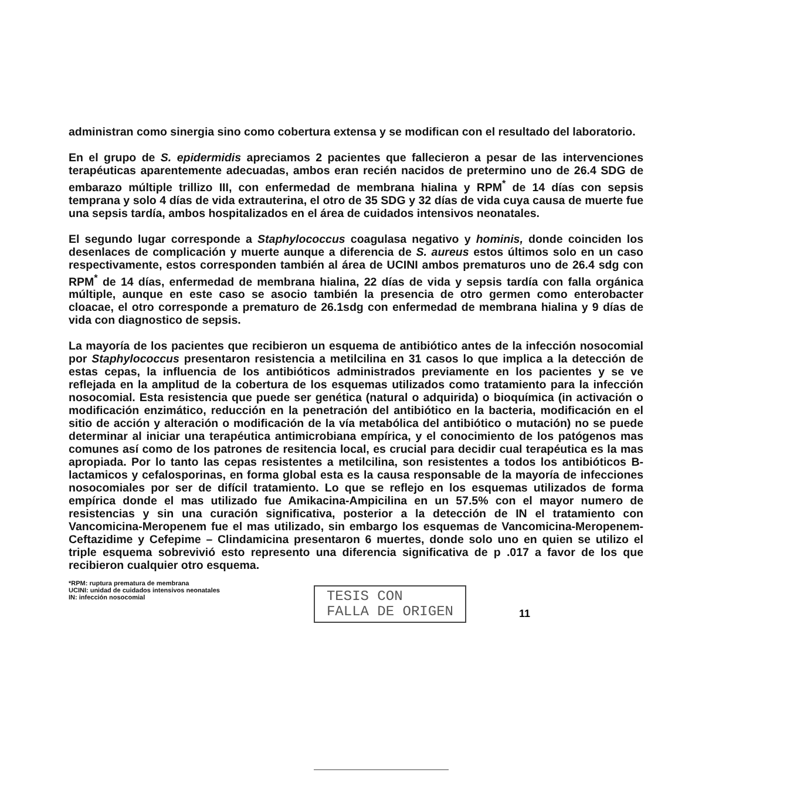administran como sinergia sino como cobertura extensa y se modifican con el resultado del laboratorio.
En el grupo de S. epidermidis apreciamos 2 pacientes que fallecieron a pesar de las intervenciones terapéuticas aparentemente adecuadas, ambos eran recién nacidos de pretermino uno de 26.4 SDG de embarazo múltiple trillizo III, con enfermedad de membrana hialina y RPM<sup>*</sup> de 14 días con sepsis temprana y solo 4 días de vida extrauterina, el otro de 35 SDG y 32 días de vida cuya causa de muerte fue una sepsis tardía, ambos hospitalizados en el área de cuidados intensivos neonatales.
El segundo lugar corresponde a Staphylococcus coagulasa negativo y hominis, donde coinciden los desenlaces de complicación y muerte aunque a diferencia de S. aureus estos últimos solo en un caso respectivamente, estos corresponden también al área de UCINI ambos prematuros uno de 26.4 sdg con RPM<sup>*</sup> de 14 días, enfermedad de membrana hialina, 22 días de vida y sepsis tardía con falla orgánica múltiple, aunque en este caso se asocio también la presencia de otro germen como enterobacter cloacae, el otro corresponde a prematuro de 26.1sdg con enfermedad de membrana hialina y 9 días de vida con diagnostico de sepsis.
La mayoría de los pacientes que recibieron un esquema de antibiótico antes de la infección nosocomial por Staphylococcus presentaron resistencia a metilcilina en 31 casos lo que implica a la detección de estas cepas, la influencia de los antibióticos administrados previamente en los pacientes y se ve reflejada en la amplitud de la cobertura de los esquemas utilizados como tratamiento para la infección nosocomial. Esta resistencia que puede ser genética (natural o adquirida) o bioquímica (in activación o modificación enzimático, reducción en la penetración del antibiótico en la bacteria, modificación en el sitio de acción y alteración o modificación de la vía metabólica del antibiótico o mutación) no se puede determinar al iniciar una terapéutica antimicrobiana empírica, y el conocimiento de los patógenos mas comunes así como de los patrones de resitencia local, es crucial para decidir cual terapéutica es la mas apropiada. Por lo tanto las cepas resistentes a metilcilina, son resistentes a todos los antibióticos B-lactamicos y cefalosporinas, en forma global esta es la causa responsable de la mayoría de infecciones nosocomiales por ser de difícil tratamiento. Lo que se reflejo en los esquemas utilizados de forma empírica donde el mas utilizado fue Amikacina-Ampicilina en un 57.5% con el mayor numero de resistencias y sin una curación significativa, posterior a la detección de IN el tratamiento con Vancomicina-Meropenem fue el mas utilizado, sin embargo los esquemas de Vancomicina-Meropenem-Ceftazidime y Cefepime – Clindamicina presentaron 6 muertes, donde solo uno en quien se utilizo el triple esquema sobrevivió esto represento una diferencia significativa de p .017 a favor de los que recibieron cualquier otro esquema.
*RPM: ruptura prematura de membrana
UCINI: unidad de cuidados intensivos neonatales
IN: infección nosocomial
TESIS CON
FALLA DE ORIGEN
11